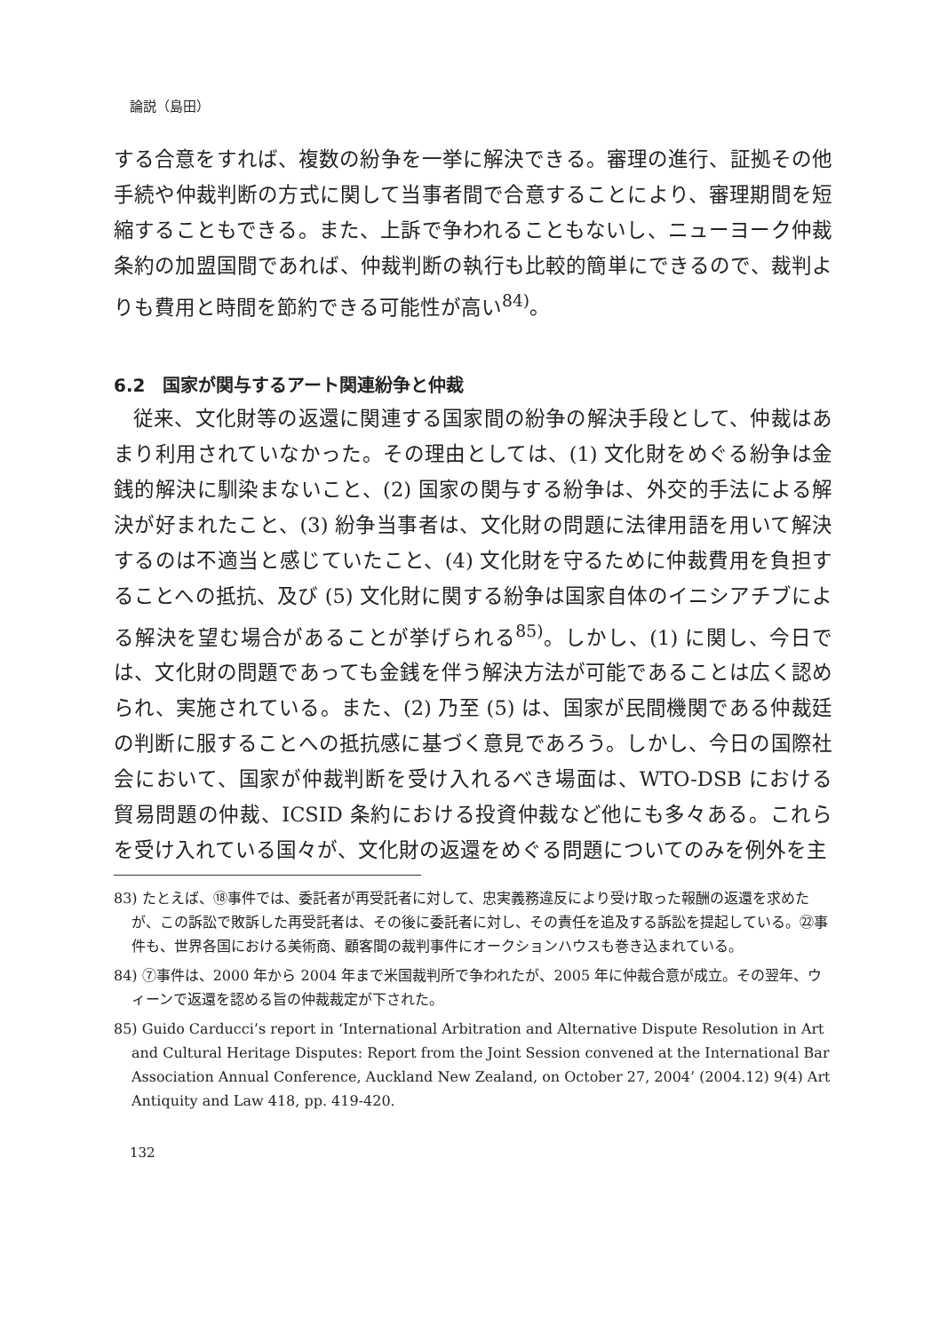論説（島田）
する合意をすれば、複数の紛争を一挙に解決できる。審理の進行、証拠その他手続や仲裁判断の方式に関して当事者間で合意することにより、審理期間を短縮することもできる。また、上訴で争われることもないし、ニューヨーク仲裁条約の加盟国間であれば、仲裁判断の執行も比較的簡単にできるので、裁判よりも費用と時間を節約できる可能性が高い<sup>84)</sup>。
6.2　国家が関与するアート関連紛争と仲裁
従来、文化財等の返還に関連する国家間の紛争の解決手段として、仲裁はあまり利用されていなかった。その理由としては、(1) 文化財をめぐる紛争は金銭的解決に馴染まないこと、(2) 国家の関与する紛争は、外交的手法による解決が好まれたこと、(3) 紛争当事者は、文化財の問題に法律用語を用いて解決するのは不適当と感じていたこと、(4) 文化財を守るために仲裁費用を負担することへの抵抗、及び (5) 文化財に関する紛争は国家自体のイニシアチブによる解決を望む場合があることが挙げられる<sup>85)</sup>。しかし、(1) に関し、今日では、文化財の問題であっても金銭を伴う解決方法が可能であることは広く認められ、実施されている。また、(2) 乃至 (5) は、国家が民間機関である仲裁廷の判断に服することへの抵抗感に基づく意見であろう。しかし、今日の国際社会において、国家が仲裁判断を受け入れるべき場面は、WTO-DSB における貿易問題の仲裁、ICSID 条約における投資仲裁など他にも多々ある。これらを受け入れている国々が、文化財の返還をめぐる問題についてのみを例外を主
83) たとえば、⑱事件では、委託者が再受託者に対して、忠実義務違反により受け取った報酬の返還を求めたが、この訴訟で敗訴した再受託者は、その後に委託者に対し、その責任を追及する訴訟を提起している。㉒事件も、世界各国における美術商、顧客間の裁判事件にオークションハウスも巻き込まれている。
84) ⑦事件は、2000 年から 2004 年まで米国裁判所で争われたが、2005 年に仲裁合意が成立。その翌年、ウィーンで返還を認める旨の仲裁裁定が下された。
85) Guido Carducci’s report in ‘International Arbitration and Alternative Dispute Resolution in Art and Cultural Heritage Disputes: Report from the Joint Session convened at the International Bar Association Annual Conference, Auckland New Zealand, on October 27, 2004’ (2004.12) 9(4) Art Antiquity and Law 418, pp. 419-420.
132